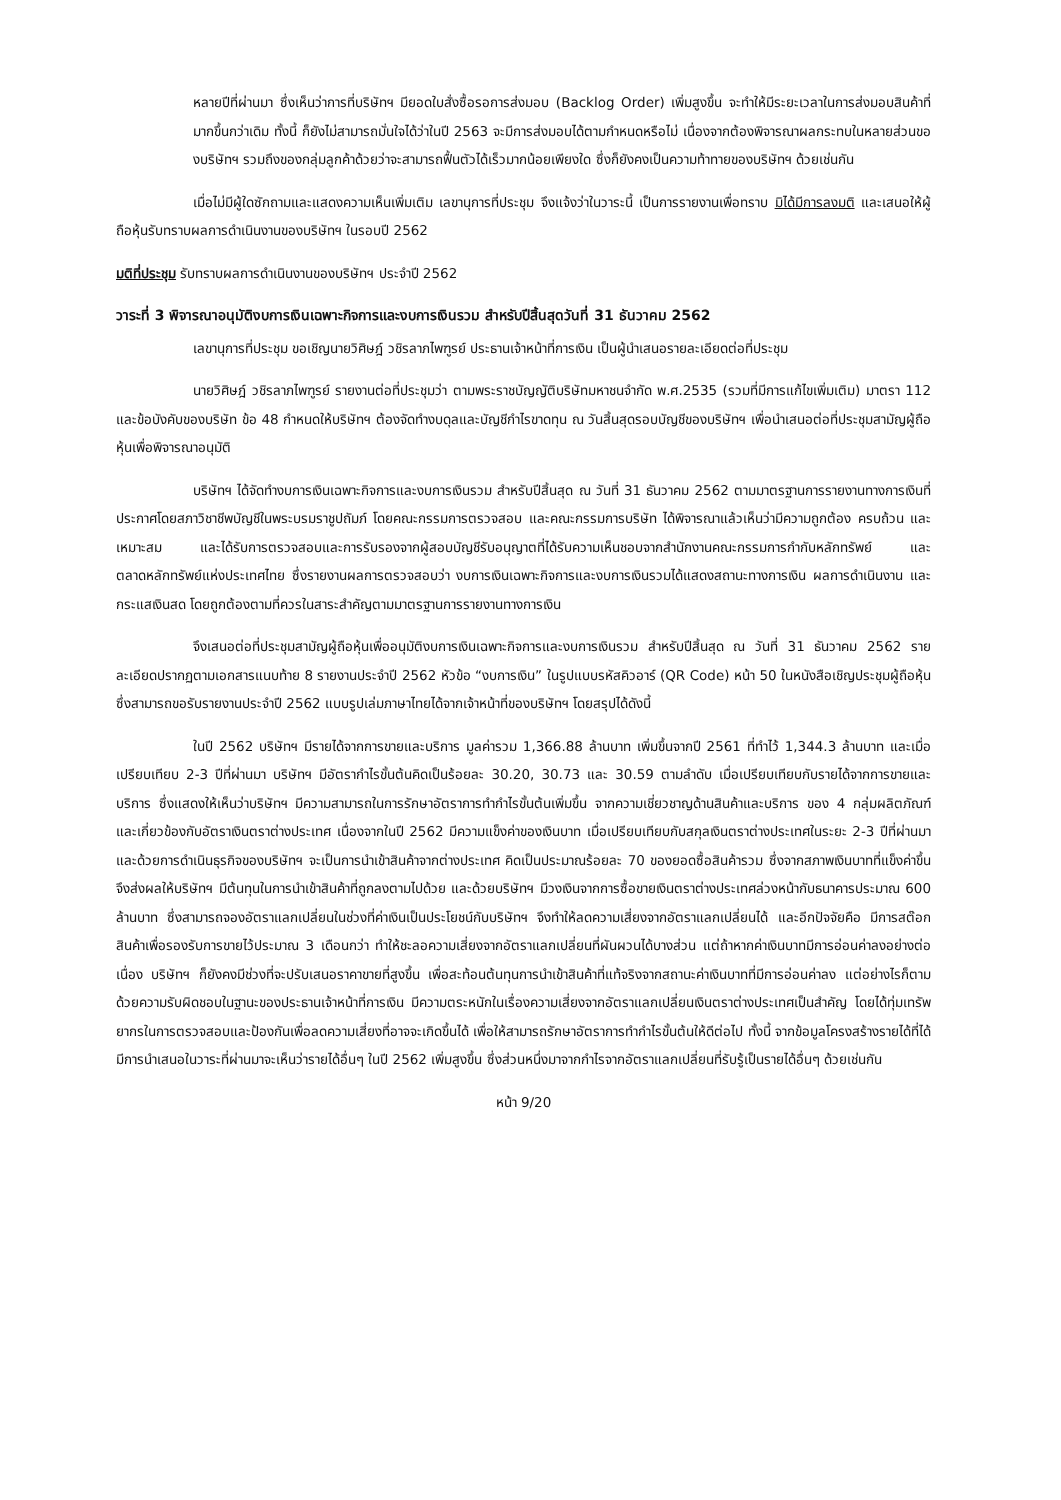หลายปีที่ผ่านมา ซึ่งเห็นว่าการที่บริษัทฯ มียอดใบสั่งซื้อรอการส่งมอบ (Backlog Order) เพิ่มสูงขึ้น จะทำให้มีระยะเวลาในการส่งมอบสินค้าที่มากขึ้นกว่าเดิม ทั้งนี้ ก็ยังไม่สามารถมั่นใจได้ว่าในปี 2563 จะมีการส่งมอบได้ตามกำหนดหรือไม่ เนื่องจากต้องพิจารณาผลกระทบในหลายส่วนของบริษัทฯ รวมถึงของกลุ่มลูกค้าด้วยว่าจะสามารถฟื้นตัวได้เร็วมากน้อยเพียงใด ซึ่งก็ยังคงเป็นความท้าทายของบริษัทฯ ด้วยเช่นกัน
เมื่อไม่มีผู้ใดซักถามและแสดงความเห็นเพิ่มเติม เลขานุการที่ประชุม จึงแจ้งว่าในวาระนี้ เป็นการรายงานเพื่อทราบ มิได้มีการลงมติ และเสนอให้ผู้ถือหุ้นรับทราบผลการดำเนินงานของบริษัทฯ ในรอบปี 2562
มติที่ประชุม รับทราบผลการดำเนินงานของบริษัทฯ ประจำปี 2562
วาระที่ 3 พิจารณาอนุมัติงบการเงินเฉพาะกิจการและงบการเงินรวม สำหรับปีสิ้นสุดวันที่ 31 ธันวาคม 2562
เลขานุการที่ประชุม ขอเชิญนายวิศิษฎ์ วชิรลาภไพฑูรย์ ประธานเจ้าหน้าที่การเงิน เป็นผู้นำเสนอรายละเอียดต่อที่ประชุม
นายวิศิษฎ์ วชิรลาภไพฑูรย์ รายงานต่อที่ประชุมว่า ตามพระราชบัญญัติบริษัทมหาชนจำกัด พ.ศ.2535 (รวมที่มีการแก้ไขเพิ่มเติม) มาตรา 112 และข้อบังคับของบริษัท ข้อ 48 กำหนดให้บริษัทฯ ต้องจัดทำงบดุลและบัญชีกำไรขาดทุน ณ วันสิ้นสุดรอบบัญชีของบริษัทฯ เพื่อนำเสนอต่อที่ประชุมสามัญผู้ถือหุ้นเพื่อพิจารณาอนุมัติ
บริษัทฯ ได้จัดทำงบการเงินเฉพาะกิจการและงบการเงินรวม สำหรับปีสิ้นสุด ณ วันที่ 31 ธันวาคม 2562 ตามมาตรฐานการรายงานทางการเงินที่ประกาศโดยสภาวิชาชีพบัญชีในพระบรมราชูปถัมภ์ โดยคณะกรรมการตรวจสอบ และคณะกรรมการบริษัท ได้พิจารณาแล้วเห็นว่ามีความถูกต้อง ครบถ้วน และเหมาะสม และได้รับการตรวจสอบและการรับรองจากผู้สอบบัญชีรับอนุญาตที่ได้รับความเห็นชอบจากสำนักงานคณะกรรมการกำกับหลักทรัพย์ และตลาดหลักทรัพย์แห่งประเทศไทย ซึ่งรายงานผลการตรวจสอบว่า งบการเงินเฉพาะกิจการและงบการเงินรวมได้แสดงสถานะทางการเงิน ผลการดำเนินงาน และกระแสเงินสด โดยถูกต้องตามที่ควรในสาระสำคัญตามมาตรฐานการรายงานทางการเงิน
จึงเสนอต่อที่ประชุมสามัญผู้ถือหุ้นเพื่ออนุมัติงบการเงินเฉพาะกิจการและงบการเงินรวม สำหรับปีสิ้นสุด ณ วันที่ 31 ธันวาคม 2562 รายละเอียดปรากฏตามเอกสารแนบท้าย 8 รายงานประจำปี 2562 หัวข้อ “งบการเงิน” ในรูปแบบรหัสคิวอาร์ (QR Code) หน้า 50 ในหนังสือเชิญประชุมผู้ถือหุ้น ซึ่งสามารถขอรับรายงานประจำปี 2562 แบบรูปเล่มภาษาไทยได้จากเจ้าหน้าที่ของบริษัทฯ โดยสรุปได้ดังนี้
ในปี 2562 บริษัทฯ มีรายได้จากการขายและบริการ มูลค่ารวม 1,366.88 ล้านบาท เพิ่มขึ้นจากปี 2561 ที่ทำไว้ 1,344.3 ล้านบาท และเมื่อเปรียบเทียบ 2-3 ปีที่ผ่านมา บริษัทฯ มีอัตรากำไรขั้นต้นคิดเป็นร้อยละ 30.20, 30.73 และ 30.59 ตามลำดับ เมื่อเปรียบเทียบกับรายได้จากการขายและบริการ ซึ่งแสดงให้เห็นว่าบริษัทฯ มีความสามารถในการรักษาอัตราการทำกำไรขั้นต้นเพิ่มขึ้น จากความเชี่ยวชาญด้านสินค้าและบริการ ของ 4 กลุ่มผลิตภัณฑ์ และเกี่ยวข้องกับอัตราเงินตราต่างประเทศ เนื่องจากในปี 2562 มีความแข็งค่าของเงินบาท เมื่อเปรียบเทียบกับสกุลเงินตราต่างประเทศในระยะ 2-3 ปีที่ผ่านมา และด้วยการดำเนินธุรกิจของบริษัทฯ จะเป็นการนำเข้าสินค้าจากต่างประเทศ คิดเป็นประมาณร้อยละ 70 ของยอดซื้อสินค้ารวม ซึ่งจากสภาพเงินบาทที่แข็งค่าขึ้น จึงส่งผลให้บริษัทฯ มีต้นทุนในการนำเข้าสินค้าที่ถูกลงตามไปด้วย และด้วยบริษัทฯ มีวงเงินจากการซื้อขายเงินตราต่างประเทศล่วงหน้ากับธนาคารประมาณ 600 ล้านบาท ซึ่งสามารถจองอัตราแลกเปลี่ยนในช่วงที่ค่าเงินเป็นประโยชน์กับบริษัทฯ จึงทำให้ลดความเสี่ยงจากอัตราแลกเปลี่ยนได้ และอีกปัจจัยคือ มีการสต๊อกสินค้าเพื่อรองรับการขายไว้ประมาณ 3 เดือนกว่า ทำให้ชะลอความเสี่ยงจากอัตราแลกเปลี่ยนที่ผันผวนได้บางส่วน แต่ถ้าหากค่าเงินบาทมีการอ่อนค่าลงอย่างต่อเนื่อง บริษัทฯ ก็ยังคงมีช่วงที่จะปรับเสนอราคาขายที่สูงขึ้น เพื่อสะท้อนต้นทุนการนำเข้าสินค้าที่แท้จริงจากสถานะค่าเงินบาทที่มีการอ่อนค่าลง แต่อย่างไรก็ตามด้วยความรับผิดชอบในฐานะของประธานเจ้าหน้าที่การเงิน มีความตระหนักในเรื่องความเสี่ยงจากอัตราแลกเปลี่ยนเงินตราต่างประเทศเป็นสำคัญ โดยได้ทุ่มเทรัพยากรในการตรวจสอบและป้องกันเพื่อลดความเสี่ยงที่อาจจะเกิดขึ้นได้ เพื่อให้สามารถรักษาอัตราการทำกำไรขั้นต้นให้ดีต่อไป ทั้งนี้ จากข้อมูลโครงสร้างรายได้ที่ได้มีการนำเสนอในวาระที่ผ่านมาจะเห็นว่ารายได้อื่นๆ ในปี 2562 เพิ่มสูงขึ้น ซึ่งส่วนหนึ่งมาจากกำไรจากอัตราแลกเปลี่ยนที่รับรู้เป็นรายได้อื่นๆ ด้วยเช่นกัน
หน้า 9/20